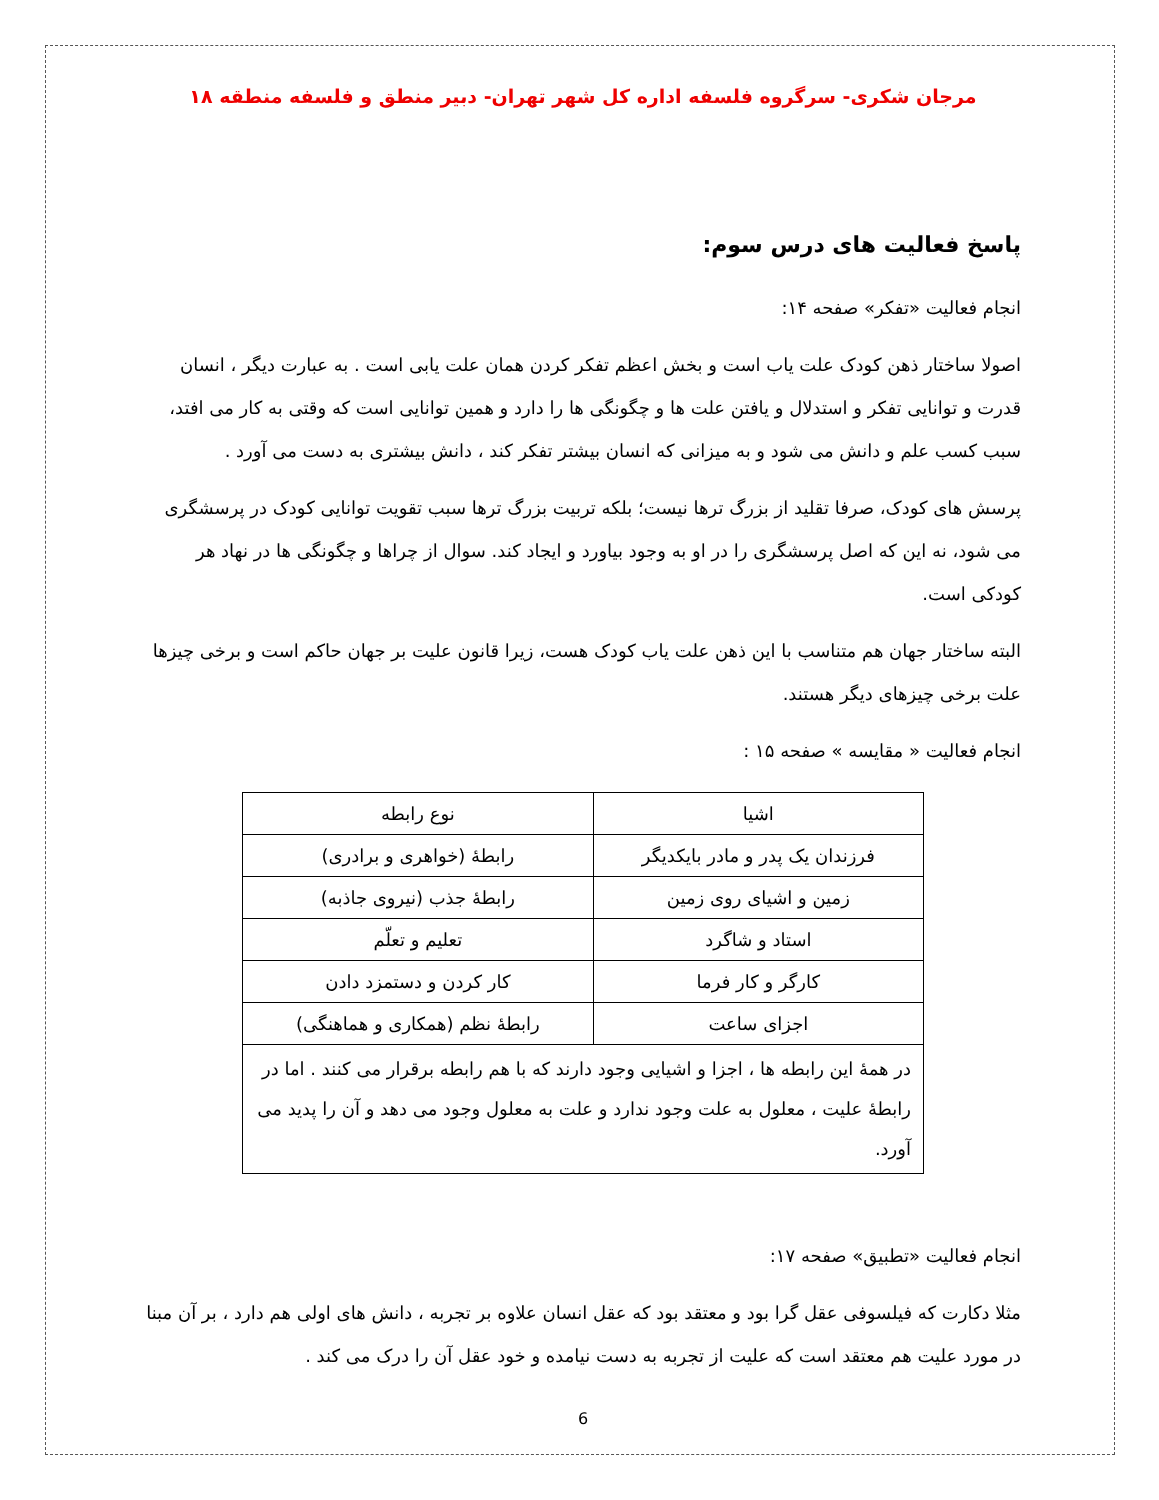مرجان شکری- سرگروه فلسفه اداره کل شهر تهران- دبیر منطق و فلسفه منطقه ۱۸
پاسخ فعالیت های درس سوم:
انجام فعالیت «تفکر» صفحه ۱۴:
اصولا ساختار ذهن کودک علت یاب است و بخش اعظم تفکر کردن همان علت یابی است . به عبارت دیگر ، انسان قدرت و توانایی تفکر و استدلال و یافتن علت ها و چگونگی ها را دارد و همین توانایی است که وقتی به کار می افتد، سبب کسب علم و دانش می شود و به میزانی که انسان بیشتر تفکر کند ، دانش بیشتری به دست می آورد .
پرسش های کودک، صرفا تقلید از بزرگ ترها نیست؛ بلکه تربیت بزرگ ترها سبب تقویت توانایی کودک در پرسشگری می شود، نه این که اصل پرسشگری را در او به وجود بیاورد و ایجاد کند. سوال از چراها و چگونگی ها در نهاد هر کودکی است.
البته ساختار جهان هم متناسب با این ذهن علت یاب کودک هست، زیرا قانون علیت بر جهان حاکم است و برخی چیزها علت برخی چیزهای دیگر هستند.
انجام فعالیت « مقایسه » صفحه ۱۵ :
| اشیا | نوع رابطه |
| فرزندان یک پدر و مادر بایکدیگر | رابطهٔ (خواهری و برادری) |
| زمین و اشیای روی زمین | رابطهٔ جذب (نیروی جاذبه) |
| استاد و شاگرد | تعلیم و تعلّم |
| کارگر و کار فرما | کار کردن و دستمزد دادن |
| اجزای ساعت | رابطهٔ نظم (همکاری و هماهنگی) |
| در همهٔ این رابطه ها ، اجزا و اشیایی وجود دارند که با هم رابطه برقرار می کنند . اما در رابطهٔ علیت ، معلول به علت وجود ندارد و علت به معلول وجود می دهد و آن را پدید می آورد. | |
انجام فعالیت «تطبیق» صفحه ۱۷:
مثلا دکارت که فیلسوفی عقل گرا بود و معتقد بود که عقل انسان علاوه بر تجربه ، دانش های اولی هم دارد ، بر آن مبنا در مورد علیت هم معتقد است که علیت از تجربه به دست نیامده و خود عقل آن را درک می کند .
6